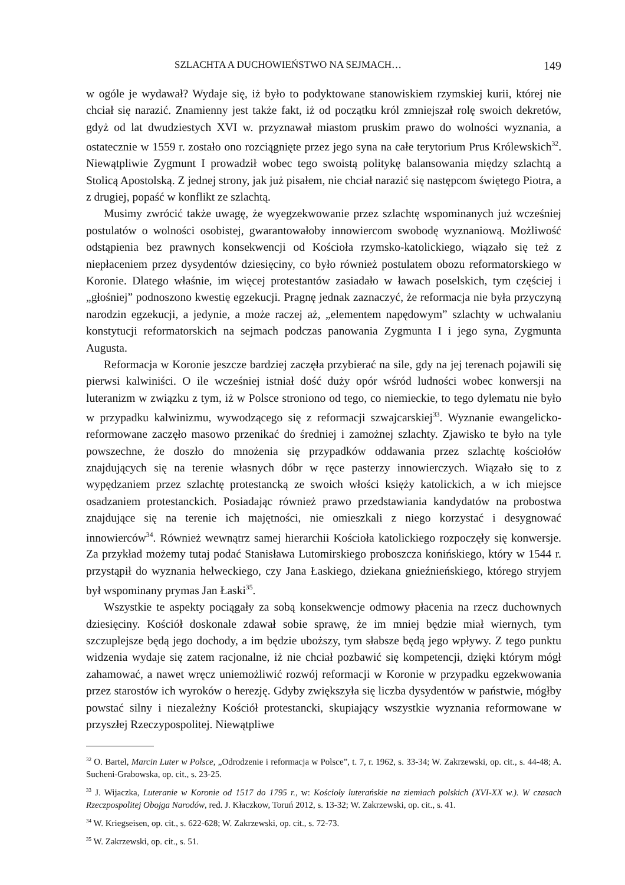SZLACHTA A DUCHOWIEŃSTWO NA SEJMACH… 149
w ogóle je wydawał? Wydaje się, iż było to podyktowane stanowiskiem rzymskiej kurii, której nie chciał się narazić. Znamienny jest także fakt, iż od początku król zmniejszał rolę swoich dekretów, gdyż od lat dwudziestych XVI w. przyznawał miastom pruskim prawo do wolności wyznania, a ostatecznie w 1559 r. zostało ono rozciągnięte przez jego syna na całe terytorium Prus Królewskich<sup>32</sup>. Niewątpliwie Zygmunt I prowadził wobec tego swoistą politykę balansowania między szlachtą a Stolicą Apostolską. Z jednej strony, jak już pisałem, nie chciał narazić się następcom świętego Piotra, a z drugiej, popaść w konflikt ze szlachtą.
Musimy zwrócić także uwagę, że wyegzekwowanie przez szlachtę wspominanych już wcześniej postulatów o wolności osobistej, gwarantowałoby innowiercom swobodę wyznaniową. Możliwość odstąpienia bez prawnych konsekwencji od Kościoła rzymsko-katolickiego, wiązało się też z niepłaceniem przez dysydentów dziesięciny, co było również postulatem obozu reformatorskiego w Koronie. Dlatego właśnie, im więcej protestantów zasiadało w ławach poselskich, tym częściej i „głośniej” podnoszono kwestię egzekucji. Pragnę jednak zaznaczyć, że reformacja nie była przyczyną narodzin egzekucji, a jedynie, a może raczej aż, „elementem napędowym” szlachty w uchwalaniu konstytucji reformatorskich na sejmach podczas panowania Zygmunta I i jego syna, Zygmunta Augusta.
Reformacja w Koronie jeszcze bardziej zaczęła przybierać na sile, gdy na jej terenach pojawili się pierwsi kalwiniści. O ile wcześniej istniał dość duży opór wśród ludności wobec konwersji na luteranizm w związku z tym, iż w Polsce stroniono od tego, co niemieckie, to tego dylematu nie było w przypadku kalwinizmu, wywodzącego się z reformacji szwajcarskiej<sup>33</sup>. Wyznanie ewangelicko-reformowane zaczęło masowo przenikać do średniej i zamożnej szlachty. Zjawisko te było na tyle powszechne, że doszło do mnożenia się przypadków oddawania przez szlachtę kościołów znajdujących się na terenie własnych dóbr w ręce pasterzy innowierczych. Wiązało się to z wypędzaniem przez szlachtę protestancką ze swoich włości księży katolickich, a w ich miejsce osadzaniem protestanckich. Posiadając również prawo przedstawiania kandydatów na probostwa znajdujące się na terenie ich majętności, nie omieszkali z niego korzystać i desygnować innowierców<sup>34</sup>. Również wewnątrz samej hierarchii Kościoła katolickiego rozpoczęły się konwersje. Za przykład możemy tutaj podać Stanisława Lutomirskiego proboszcza konińskiego, który w 1544 r. przystąpił do wyznania helweckiego, czy Jana Łaskiego, dziekana gnieźnieńskiego, którego stryjem był wspominany prymas Jan Łaski<sup>35</sup>.
Wszystkie te aspekty pociągały za sobą konsekwencje odmowy płacenia na rzecz duchownych dziesięciny. Kościół doskonale zdawał sobie sprawę, że im mniej będzie miał wiernych, tym szczuplejsze będą jego dochody, a im będzie uboższy, tym słabsze będą jego wpływy. Z tego punktu widzenia wydaje się zatem racjonalne, iż nie chciał pozbawić się kompetencji, dzięki którym mógł zahamować, a nawet wręcz uniemożliwić rozwój reformacji w Koronie w przypadku egzekwowania przez starostów ich wyroków o herezję. Gdyby zwiększyła się liczba dysydentów w państwie, mógłby powstać silny i niezależny Kościół protestancki, skupiający wszystkie wyznania reformowane w przyszłej Rzeczypospolitej. Niewątpliwe
<sup>32</sup> O. Bartel, Marcin Luter w Polsce, „Odrodzenie i reformacja w Polsce”, t. 7, r. 1962, s. 33-34; W. Zakrzewski, op. cit., s. 44-48; A. Sucheni-Grabowska, op. cit., s. 23-25.
<sup>33</sup> J. Wijaczka, Luteranie w Koronie od 1517 do 1795 r., w: Kościoły luterańskie na ziemiach polskich (XVI-XX w.). W czasach Rzeczpospolitej Obojga Narodów, red. J. Kłaczkow, Toruń 2012, s. 13-32; W. Zakrzewski, op. cit., s. 41.
<sup>34</sup> W. Kriegseisen, op. cit., s. 622-628; W. Zakrzewski, op. cit., s. 72-73.
<sup>35</sup> W. Zakrzewski, op. cit., s. 51.